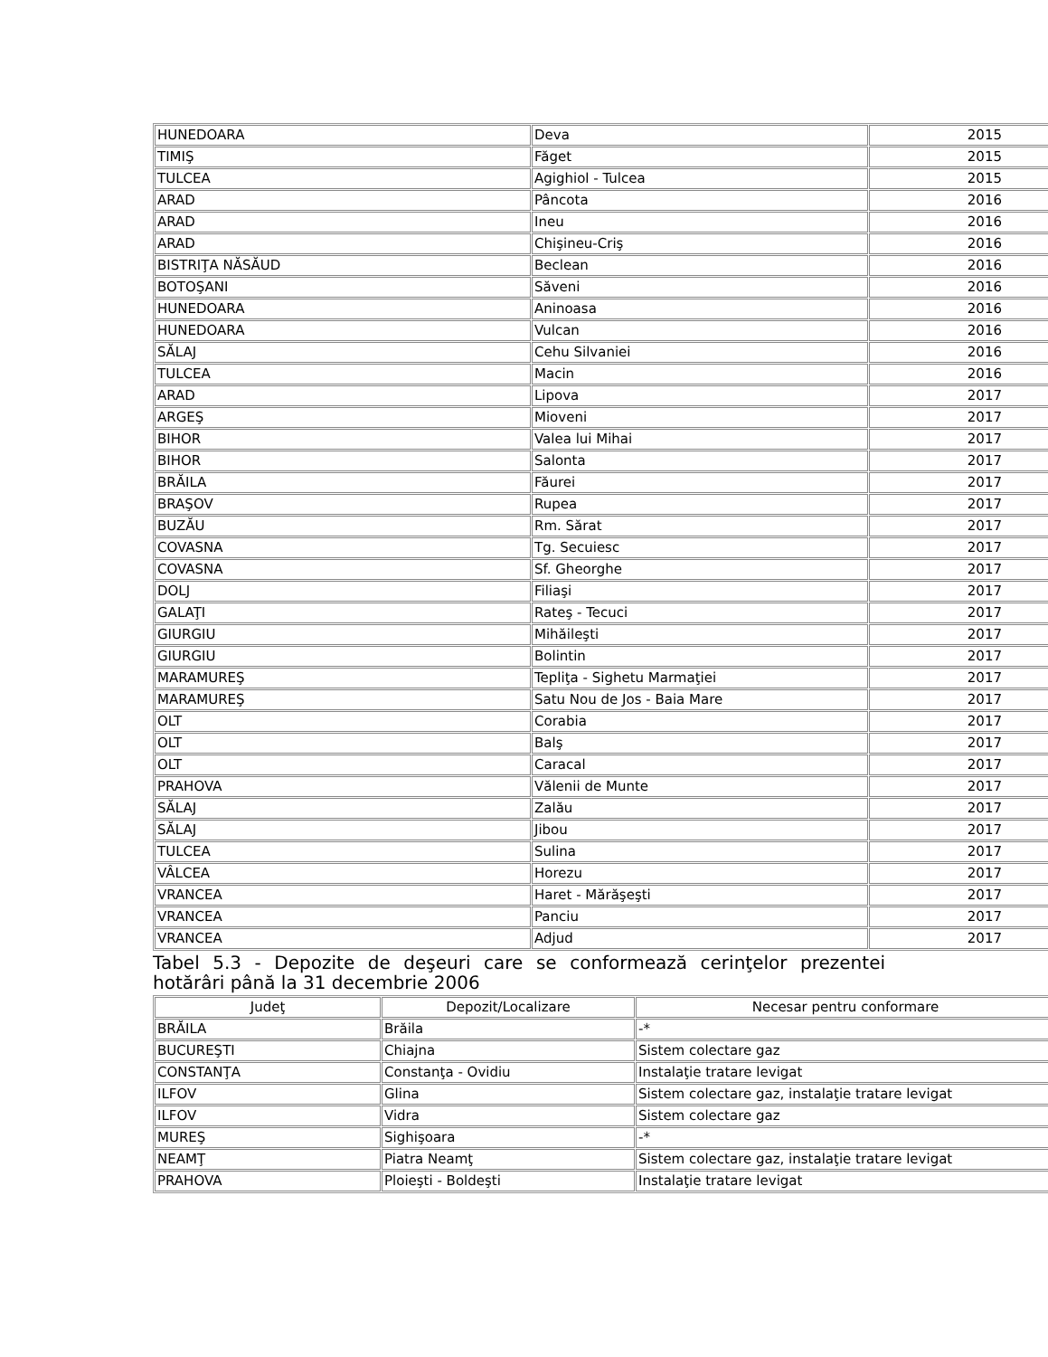| HUNEDOARA | Deva | 2015 |
| TIMIŞ | Făget | 2015 |
| TULCEA | Agighiol - Tulcea | 2015 |
| ARAD | Pâncota | 2016 |
| ARAD | Ineu | 2016 |
| ARAD | Chişineu-Criş | 2016 |
| BISTRIŢA NĂSĂUD | Beclean | 2016 |
| BOTOŞANI | Săveni | 2016 |
| HUNEDOARA | Aninoasa | 2016 |
| HUNEDOARA | Vulcan | 2016 |
| SĂLAJ | Cehu Silvaniei | 2016 |
| TULCEA | Macin | 2016 |
| ARAD | Lipova | 2017 |
| ARGEŞ | Mioveni | 2017 |
| BIHOR | Valea lui Mihai | 2017 |
| BIHOR | Salonta | 2017 |
| BRĂILA | Făurei | 2017 |
| BRAŞOV | Rupea | 2017 |
| BUZĂU | Rm. Sărat | 2017 |
| COVASNA | Tg. Secuiesc | 2017 |
| COVASNA | Sf. Gheorghe | 2017 |
| DOLJ | Filiaşi | 2017 |
| GALAŢI | Rateş - Tecuci | 2017 |
| GIURGIU | Mihăileşti | 2017 |
| GIURGIU | Bolintin | 2017 |
| MARAMUREŞ | Tepliţa - Sighetu Marmaţiei | 2017 |
| MARAMUREŞ | Satu Nou de Jos - Baia Mare | 2017 |
| OLT | Corabia | 2017 |
| OLT | Balş | 2017 |
| OLT | Caracal | 2017 |
| PRAHOVA | Vălenii de Munte | 2017 |
| SĂLAJ | Zalău | 2017 |
| SĂLAJ | Jibou | 2017 |
| TULCEA | Sulina | 2017 |
| VÂLCEA | Horezu | 2017 |
| VRANCEA | Haret - Mărăşeşti | 2017 |
| VRANCEA | Panciu | 2017 |
| VRANCEA | Adjud | 2017 |
Tabel 5.3 - Depozite de deşeuri care se conformează cerinţelor prezentei hotărâri până la 31 decembrie 2006
| Judeţ | Depozit/Localizare | Necesar pentru conformare |
| BRĂILA | Brăila | -* |
| BUCUREŞTI | Chiajna | Sistem colectare gaz |
| CONSTANŢA | Constanţa - Ovidiu | Instalaţie tratare levigat |
| ILFOV | Glina | Sistem colectare gaz, instalaţie tratare levigat |
| ILFOV | Vidra | Sistem colectare gaz |
| MUREŞ | Sighişoara | -* |
| NEAMŢ | Piatra Neamţ | Sistem colectare gaz, instalaţie tratare levigat |
| PRAHOVA | Ploieşti - Boldeşti | Instalaţie tratare levigat |